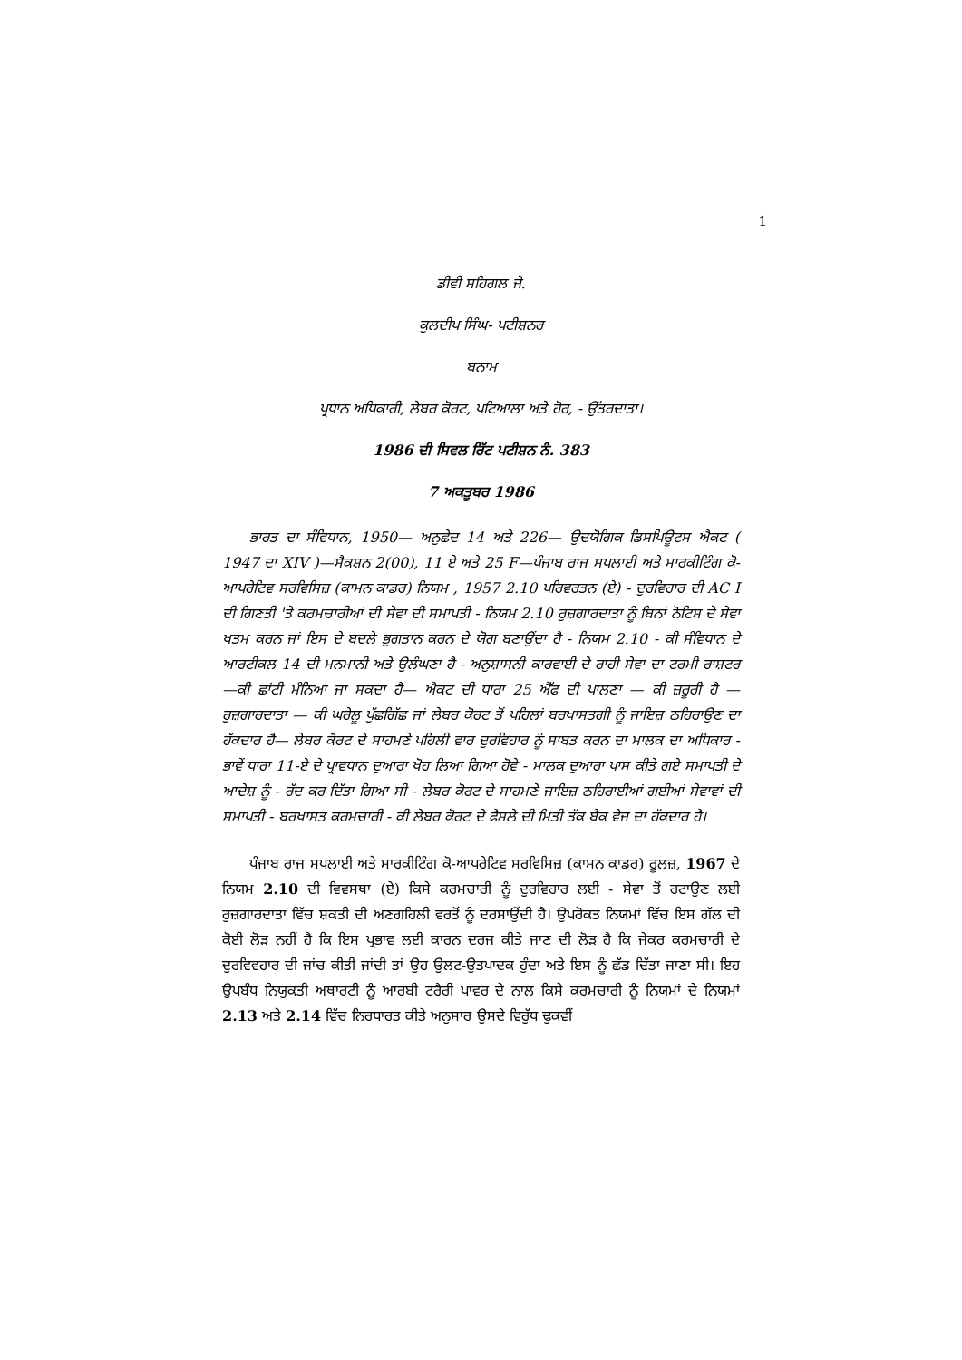1
ਡੀਵੀ ਸਹਿਗਲ ਜੇ.
ਕੁਲਦੀਪ ਸਿੰਘ- ਪਟੀਸ਼ਨਰ
ਬਨਾਮ
ਪ੍ਰਧਾਨ ਅਧਿਕਾਰੀ, ਲੇਬਰ ਕੋਰਟ, ਪਟਿਆਲਾ ਅਤੇ ਹੋਰ, - ਉੱਤਰਦਾਤਾ।
1986 ਦੀ ਸਿਵਲ ਰਿੱਟ ਪਟੀਸ਼ਨ ਨੰ. 383
7 ਅਕਤੂਬਰ 1986
ਭਾਰਤ ਦਾ ਸੰਵਿਧਾਨ, 1950— ਅਨੁਛੇਦ 14 ਅਤੇ 226— ਉਦਯੋਗਿਕ ਡਿਸਪਿਊਟਸ ਐਕਟ ( 1947 ਦਾ XIV )—ਸੈਕਸ਼ਨ 2(00), 11 ਏ ਅਤੇ 25 F—ਪੰਜਾਬ ਰਾਜ ਸਪਲਾਈ ਅਤੇ ਮਾਰਕੀਟਿੰਗ ਕੋ-ਆਪਰੇਟਿਵ ਸਰਵਿਸਿਜ਼ (ਕਾਮਨ ਕਾਡਰ) ਨਿਯਮ , 1957 2.10 ਪਰਿਵਰਤਨ (ਏ) - ਦੁਰਵਿਹਾਰ ਦੀ AC I ਦੀ ਗਿਣਤੀ 'ਤੇ ਕਰਮਚਾਰੀਆਂ ਦੀ ਸੇਵਾ ਦੀ ਸਮਾਪਤੀ - ਨਿਯਮ 2.10 ਰੁਜ਼ਗਾਰਦਾਤਾ ਨੂੰ ਬਿਨਾਂ ਨੋਟਿਸ ਦੇ ਸੇਵਾ ਖਤਮ ਕਰਨ ਜਾਂ ਇਸ ਦੇ ਬਦਲੇ ਭੁਗਤਾਨ ਕਰਨ ਦੇ ਯੋਗ ਬਣਾਉਂਦਾ ਹੈ - ਨਿਯਮ 2.10 - ਕੀ ਸੰਵਿਧਾਨ ਦੇ ਆਰਟੀਕਲ 14 ਦੀ ਮਨਮਾਨੀ ਅਤੇ ਉਲੰਘਣਾ ਹੈ - ਅਨੁਸ਼ਾਸਨੀ ਕਾਰਵਾਈ ਦੇ ਰਾਹੀ ਸੇਵਾ ਦਾ ਟਰਮੀ ਰਾਸ਼ਟਰ—ਕੀ ਛਾਂਟੀ ਮੰਨਿਆ ਜਾ ਸਕਦਾ ਹੈ— ਐਕਟ ਦੀ ਧਾਰਾ 25 ਐੱਫ ਦੀ ਪਾਲਣਾ — ਕੀ ਜ਼ਰੂਰੀ ਹੈ — ਰੁਜ਼ਗਾਰਦਾਤਾ — ਕੀ ਘਰੇਲੂ ਪੁੱਛਗਿੱਛ ਜਾਂ ਲੇਬਰ ਕੋਰਟ ਤੋਂ ਪਹਿਲਾਂ ਬਰਖਾਸਤਗੀ ਨੂੰ ਜਾਇਜ਼ ਠਹਿਰਾਉਣ ਦਾ ਹੱਕਦਾਰ ਹੈ— ਲੇਬਰ ਕੋਰਟ ਦੇ ਸਾਹਮਣੇ ਪਹਿਲੀ ਵਾਰ ਦੁਰਵਿਹਾਰ ਨੂੰ ਸਾਬਤ ਕਰਨ ਦਾ ਮਾਲਕ ਦਾ ਅਧਿਕਾਰ - ਭਾਵੇਂ ਧਾਰਾ 11-ਏ ਦੇ ਪ੍ਰਾਵਧਾਨ ਦੁਆਰਾ ਖੋਹ ਲਿਆ ਗਿਆ ਹੋਵੇ - ਮਾਲਕ ਦੁਆਰਾ ਪਾਸ ਕੀਤੇ ਗਏ ਸਮਾਪਤੀ ਦੇ ਆਦੇਸ਼ ਨੂੰ - ਰੱਦ ਕਰ ਦਿੱਤਾ ਗਿਆ ਸੀ - ਲੇਬਰ ਕੋਰਟ ਦੇ ਸਾਹਮਣੇ ਜਾਇਜ਼ ਠਹਿਰਾਈਆਂ ਗਈਆਂ ਸੇਵਾਵਾਂ ਦੀ ਸਮਾਪਤੀ - ਬਰਖਾਸਤ ਕਰਮਚਾਰੀ - ਕੀ ਲੇਬਰ ਕੋਰਟ ਦੇ ਫੈਸਲੇ ਦੀ ਮਿਤੀ ਤੱਕ ਬੈਕ ਵੇਜ ਦਾ ਹੱਕਦਾਰ ਹੈ।
ਪੰਜਾਬ ਰਾਜ ਸਪਲਾਈ ਅਤੇ ਮਾਰਕੀਟਿੰਗ ਕੋ-ਆਪਰੇਟਿਵ ਸਰਵਿਸਿਜ਼ (ਕਾਮਨ ਕਾਡਰ) ਰੂਲਜ਼, 1967 ਦੇ ਨਿਯਮ 2.10 ਦੀ ਵਿਵਸਥਾ (ਏ) ਕਿਸੇ ਕਰਮਚਾਰੀ ਨੂੰ ਦੁਰਵਿਹਾਰ ਲਈ - ਸੇਵਾ ਤੋਂ ਹਟਾਉਣ ਲਈ ਰੁਜ਼ਗਾਰਦਾਤਾ ਵਿੱਚ ਸ਼ਕਤੀ ਦੀ ਅਣਗਹਿਲੀ ਵਰਤੋਂ ਨੂੰ ਦਰਸਾਉਂਦੀ ਹੈ। ਉਪਰੋਕਤ ਨਿਯਮਾਂ ਵਿੱਚ ਇਸ ਗੱਲ ਦੀ ਕੋਈ ਲੋੜ ਨਹੀਂ ਹੈ ਕਿ ਇਸ ਪ੍ਰਭਾਵ ਲਈ ਕਾਰਨ ਦਰਜ ਕੀਤੇ ਜਾਣ ਦੀ ਲੋੜ ਹੈ ਕਿ ਜੇਕਰ ਕਰਮਚਾਰੀ ਦੇ ਦੁਰਵਿਵਹਾਰ ਦੀ ਜਾਂਚ ਕੀਤੀ ਜਾਂਦੀ ਤਾਂ ਉਹ ਉਲਟ-ਉਤਪਾਦਕ ਹੁੰਦਾ ਅਤੇ ਇਸ ਨੂੰ ਛੱਡ ਦਿੱਤਾ ਜਾਣਾ ਸੀ। ਇਹ ਉਪਬੰਧ ਨਿਯੁਕਤੀ ਅਥਾਰਟੀ ਨੂੰ ਆਰਬੀ ਟਰੈਰੀ ਪਾਵਰ ਦੇ ਨਾਲ ਕਿਸੇ ਕਰਮਚਾਰੀ ਨੂੰ ਨਿਯਮਾਂ ਦੇ ਨਿਯਮਾਂ 2.13 ਅਤੇ 2.14 ਵਿੱਚ ਨਿਰਧਾਰਤ ਕੀਤੇ ਅਨੁਸਾਰ ਉਸਦੇ ਵਿਰੁੱਧ ਢੁਕਵੀਂ